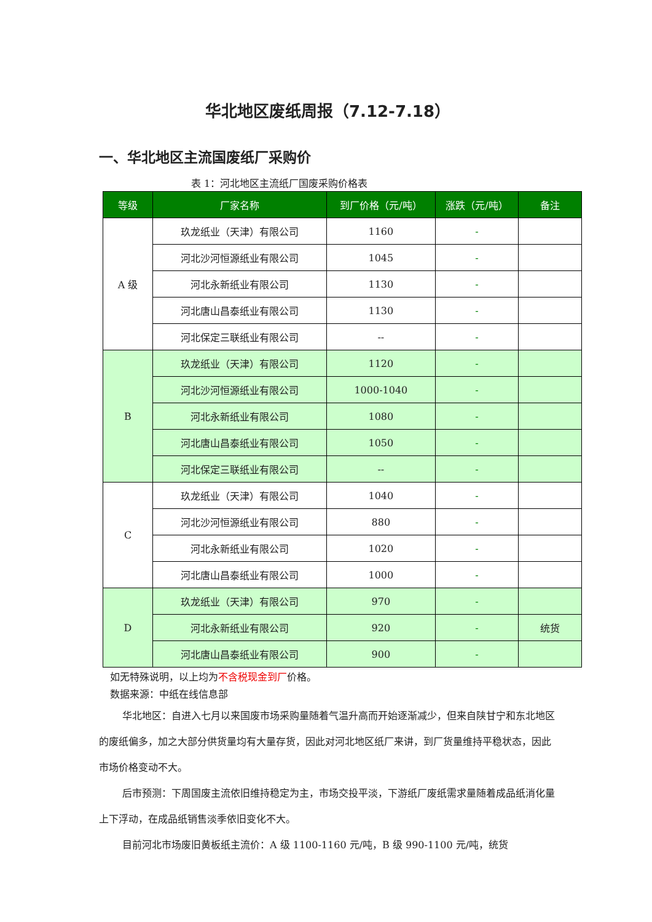华北地区废纸周报（7.12-7.18）
一、华北地区主流国废纸厂采购价
表 1：河北地区主流纸厂国废采购价格表
| 等级 | 厂家名称 | 到厂价格（元/吨） | 涨跌（元/吨） | 备注 |
| --- | --- | --- | --- | --- |
| A 级 | 玖龙纸业（天津）有限公司 | 1160 | - | |
| | 河北沙河恒源纸业有限公司 | 1045 | - | |
| | 河北永新纸业有限公司 | 1130 | - | |
| | 河北唐山昌泰纸业有限公司 | 1130 | - | |
| | 河北保定三联纸业有限公司 | -- | - | |
| B | 玖龙纸业（天津）有限公司 | 1120 | - | |
| | 河北沙河恒源纸业有限公司 | 1000-1040 | - | |
| | 河北永新纸业有限公司 | 1080 | - | |
| | 河北唐山昌泰纸业有限公司 | 1050 | - | |
| | 河北保定三联纸业有限公司 | -- | - | |
| C | 玖龙纸业（天津）有限公司 | 1040 | - | |
| | 河北沙河恒源纸业有限公司 | 880 | - | |
| | 河北永新纸业有限公司 | 1020 | - | |
| | 河北唐山昌泰纸业有限公司 | 1000 | - | |
| D | 玖龙纸业（天津）有限公司 | 970 | - | |
| | 河北永新纸业有限公司 | 920 | - | 统货 |
| | 河北唐山昌泰纸业有限公司 | 900 | - | |
如无特殊说明，以上均为不含税现金到厂价格。
数据来源：中纸在线信息部
华北地区：自进入七月以来国废市场采购量随着气温升高而开始逐渐减少，但来自陕甘宁和东北地区的废纸偏多，加之大部分供货量均有大量存货，因此对河北地区纸厂来讲，到厂货量维持平稳状态，因此市场价格变动不大。
后市预测：下周国废主流依旧维持稳定为主，市场交投平淡，下游纸厂废纸需求量随着成品纸消化量上下浮动，在成品纸销售淡季依旧变化不大。
目前河北市场废旧黄板纸主流价：A 级 1100-1160 元/吨，B 级 990-1100 元/吨，统货